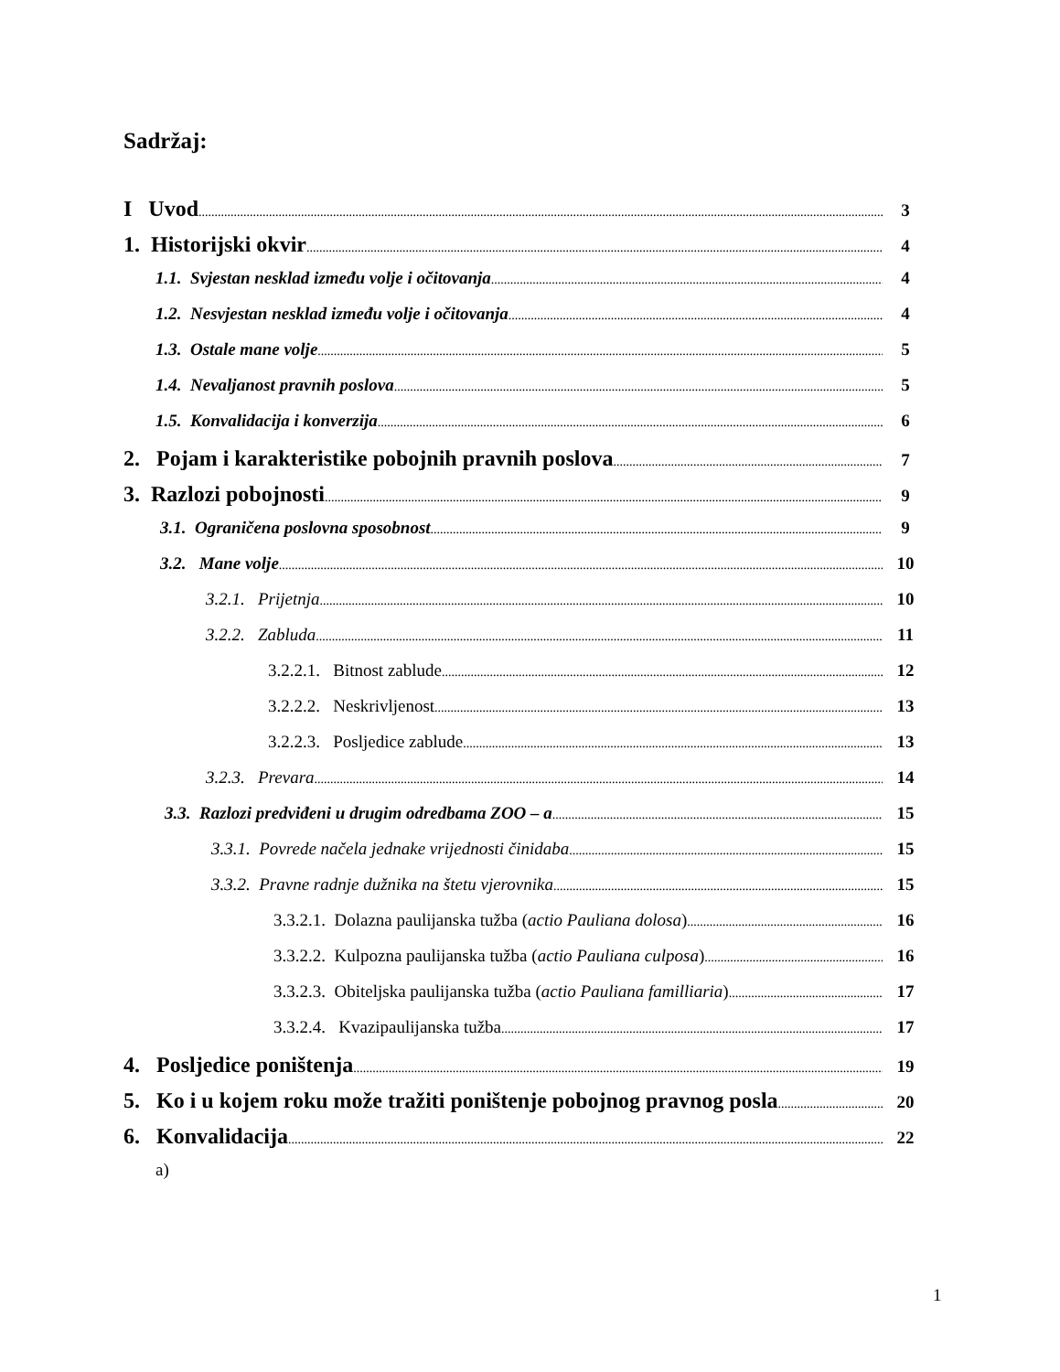Sadržaj:
I Uvod 3
1. Historijski okvir 4
1.1. Svjestan nesklad između volje i očitovanja 4
1.2. Nesvjestan nesklad između volje i očitovanja 4
1.3. Ostale mane volje 5
1.4. Nevaljanost pravnih poslova 5
1.5. Konvalidacija i konverzija 6
2. Pojam i karakteristike pobojnih pravnih poslova 7
3. Razlozi pobojnosti 9
3.1. Ograničena poslovna sposobnost 9
3.2. Mane volje 10
3.2.1. Prijetnja 10
3.2.2. Zabluda 11
3.2.2.1. Bitnost zablude 12
3.2.2.2. Neskrivljenost 13
3.2.2.3. Posljedice zablude 13
3.2.3. Prevara 14
3.3. Razlozi predviđeni u drugim odredbama ZOO – a 15
3.3.1. Povrede načela jednake vrijednosti činidaba 15
3.3.2. Pravne radnje dužnika na štetu vjerovnika 15
3.3.2.1. Dolazna paulijanska tužba (actio Pauliana dolosa) 16
3.3.2.2. Kulpozna paulijanska tužba (actio Pauliana culposa) 16
3.3.2.3. Obiteljska paulijanska tužba (actio Pauliana familliaria) 17
3.3.2.4. Kvazipaulijanska tužba 17
4. Posljedice poništenja 19
5. Ko i u kojem roku može tražiti poništenje pobojnog pravnog posla 20
6. Konvalidacija 22
a)
1